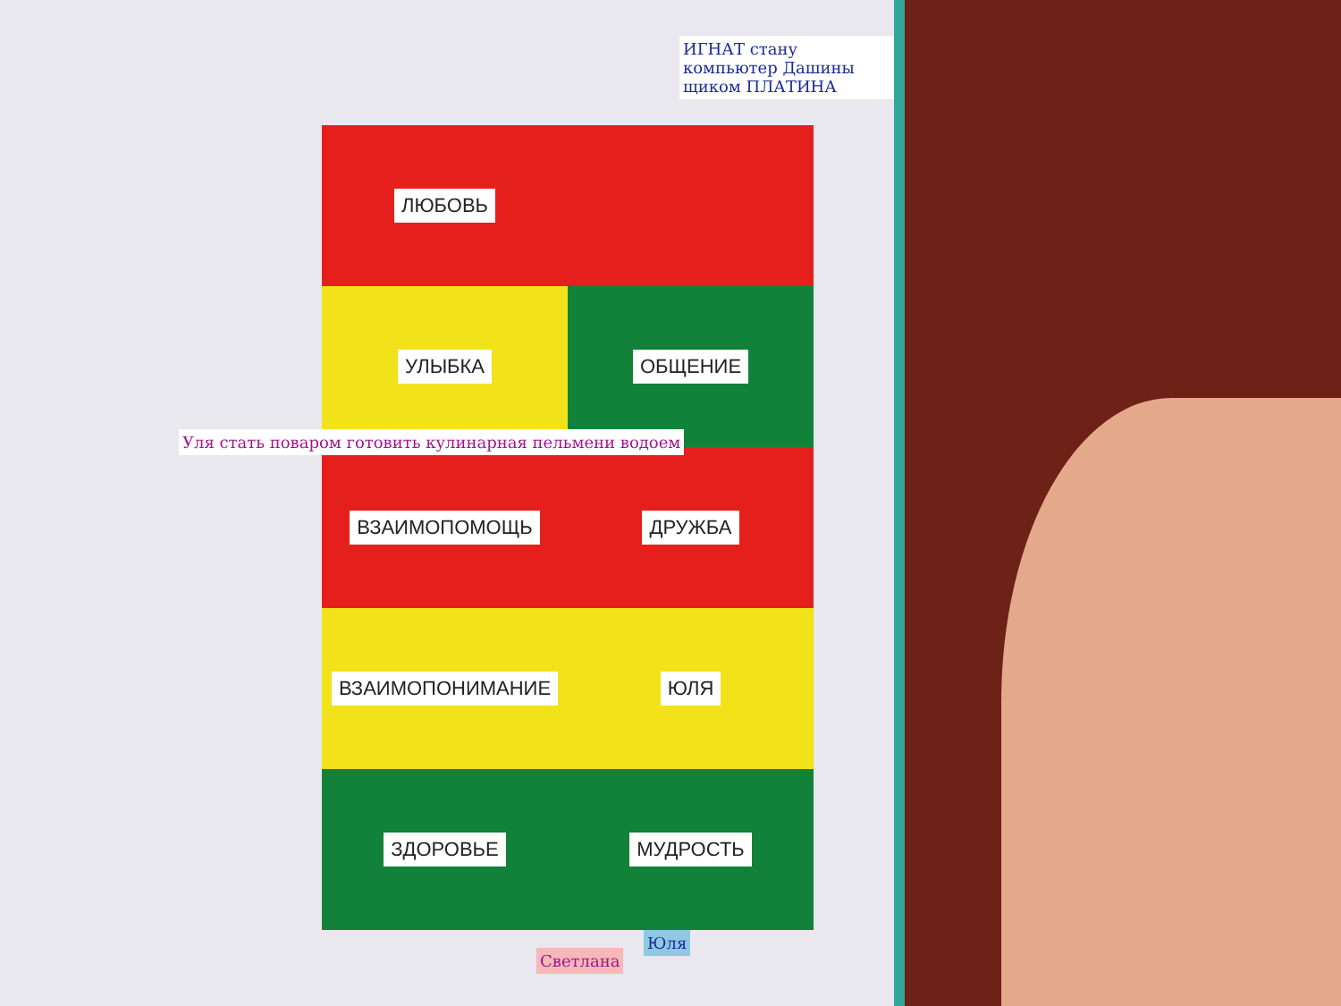ЛЮБОВЬ
УЛЫБКА
ОБЩЕНИЕ
ВЗАИМОПОМОЩЬ
ДРУЖБА
ВЗАИМОПОНИМАНИЕ
ЮЛЯ
ЗДОРОВЬЕ
МУДРОСТЬ
ИГНАТ стану компьютер Дашины щиком ПЛАТИНА
Уля стать поваром готовить кулинарная пельмени водоем
Юля
Светлана